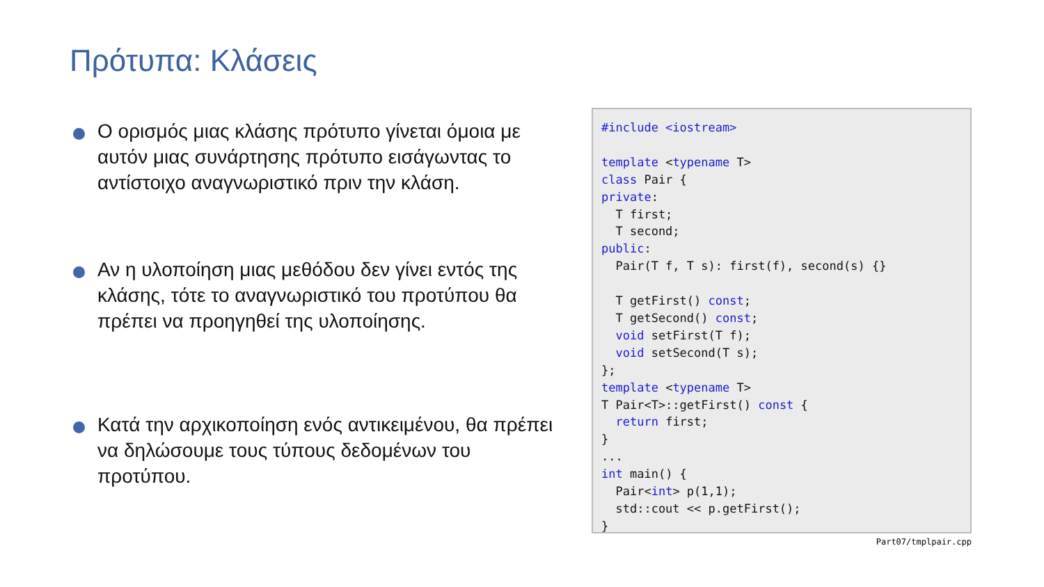Πρότυπα: Κλάσεις
Ο ορισμός μιας κλάσης πρότυπο γίνεται όμοια με αυτόν μιας συνάρτησης πρότυπο εισάγωντας το αντίστοιχο αναγνωριστικό πριν την κλάση.
Αν η υλοποίηση μιας μεθόδου δεν γίνει εντός της κλάσης, τότε το αναγνωριστικό του προτύπου θα πρέπει να προηγηθεί της υλοποίησης.
Κατά την αρχικοποίηση ενός αντικειμένου, θα πρέπει να δηλώσουμε τους τύπους δεδομένων του προτύπου.
#include <iostream> template <typename T> class Pair { private: T first; T second; public: Pair(T f, T s): first(f), second(s) {} T getFirst() const; T getSecond() const; void setFirst(T f); void setSecond(T s); }; template <typename T> T Pair<T>::getFirst() const { return first; } ... int main() { Pair<int> p(1,1); std::cout << p.getFirst(); }
Part07/tmplpair.cpp